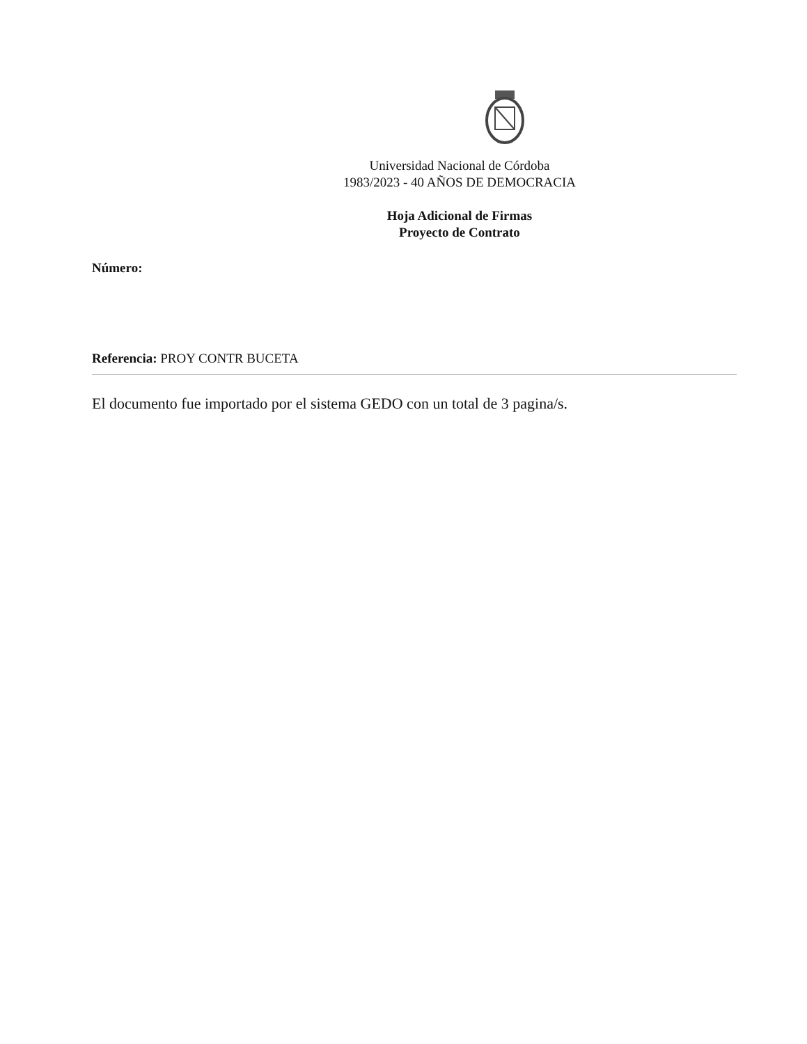Universidad Nacional de Córdoba
1983/2023 - 40 AÑOS DE DEMOCRACIA
Hoja Adicional de Firmas
Proyecto de Contrato
Número:
Referencia: PROY CONTR BUCETA
El documento fue importado por el sistema GEDO con un total de 3 pagina/s.